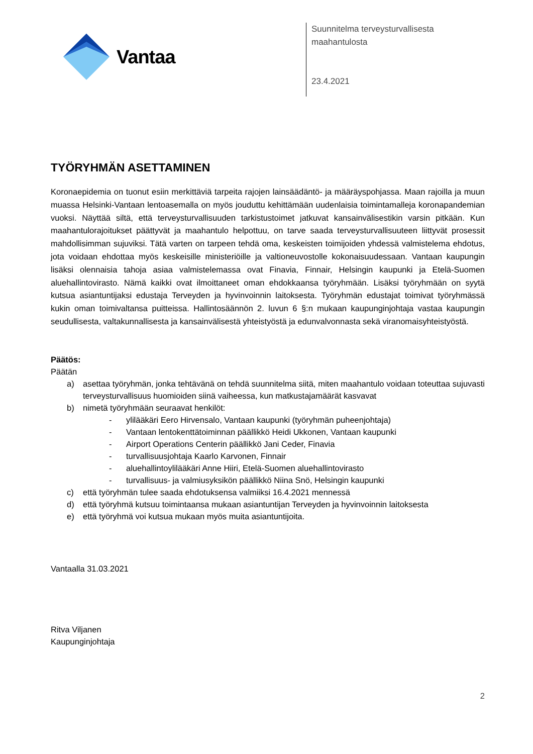Vantaa
Suunnitelma terveysturvallisesta
maahantulosta
23.4.2021
TYÖRYHMÄN ASETTAMINEN
Koronaepidemia on tuonut esiin merkittäviä tarpeita rajojen lainsäädäntö- ja määräyspohjassa. Maan rajoilla ja muun muassa Helsinki-Vantaan lentoasemalla on myös jouduttu kehittämään uudenlaisia toimintamalleja koronapandemian vuoksi. Näyttää siltä, että terveysturvallisuuden tarkistustoimet jatkuvat kansainvälisestikin varsin pitkään. Kun maahantulorajoitukset päättyvät ja maahantulo helpottuu, on tarve saada terveysturvallisuuteen liittyvät prosessit mahdollisimman sujuviksi. Tätä varten on tarpeen tehdä oma, keskeisten toimijoiden yhdessä valmistelema ehdotus, jota voidaan ehdottaa myös keskeisille ministeriöille ja valtioneuvostolle kokonaisuudessaan. Vantaan kaupungin lisäksi olennaisia tahoja asiaa valmistelemassa ovat Finavia, Finnair, Helsingin kaupunki ja Etelä-Suomen aluehallintovirasto. Nämä kaikki ovat ilmoittaneet oman ehdokkaansa työryhmään. Lisäksi työryhmään on syytä kutsua asiantuntijaksi edustaja Terveyden ja hyvinvoinnin laitoksesta. Työryhmän edustajat toimivat työryhmässä kukin oman toimivaltansa puitteissa. Hallintosäännön 2. luvun 6 §:n mukaan kaupunginjohtaja vastaa kaupungin seudullisesta, valtakunnallisesta ja kansainvälisestä yhteistyöstä ja edunvalvonnasta sekä viranomaisyhteistyöstä.
Päätös:
Päätän
a) asettaa työryhmän, jonka tehtävänä on tehdä suunnitelma siitä, miten maahantulo voidaan toteuttaa sujuvasti terveysturvallisuus huomioiden siinä vaiheessa, kun matkustajamäärät kasvavat
b) nimetä työryhmään seuraavat henkilöt:
- ylilääkäri Eero Hirvensalo, Vantaan kaupunki (työryhmän puheenjohtaja)
- Vantaan lentokenttätoiminnan päällikkö Heidi Ukkonen, Vantaan kaupunki
- Airport Operations Centerin päällikkö Jani Ceder, Finavia
- turvallisuusjohtaja Kaarlo Karvonen, Finnair
- aluehallintoylilääkäri Anne Hiiri, Etelä-Suomen aluehallintovirasto
- turvallisuus- ja valmiusyksikön päällikkö Niina Snö, Helsingin kaupunki
c) että työryhmän tulee saada ehdotuksensa valmiiksi 16.4.2021 mennessä
d) että työryhmä kutsuu toimintaansa mukaan asiantuntijan Terveyden ja hyvinvoinnin laitoksesta
e) että työryhmä voi kutsua mukaan myös muita asiantuntijoita.
Vantaalla 31.03.2021
Ritva Viljanen
Kaupunginjohtaja
2